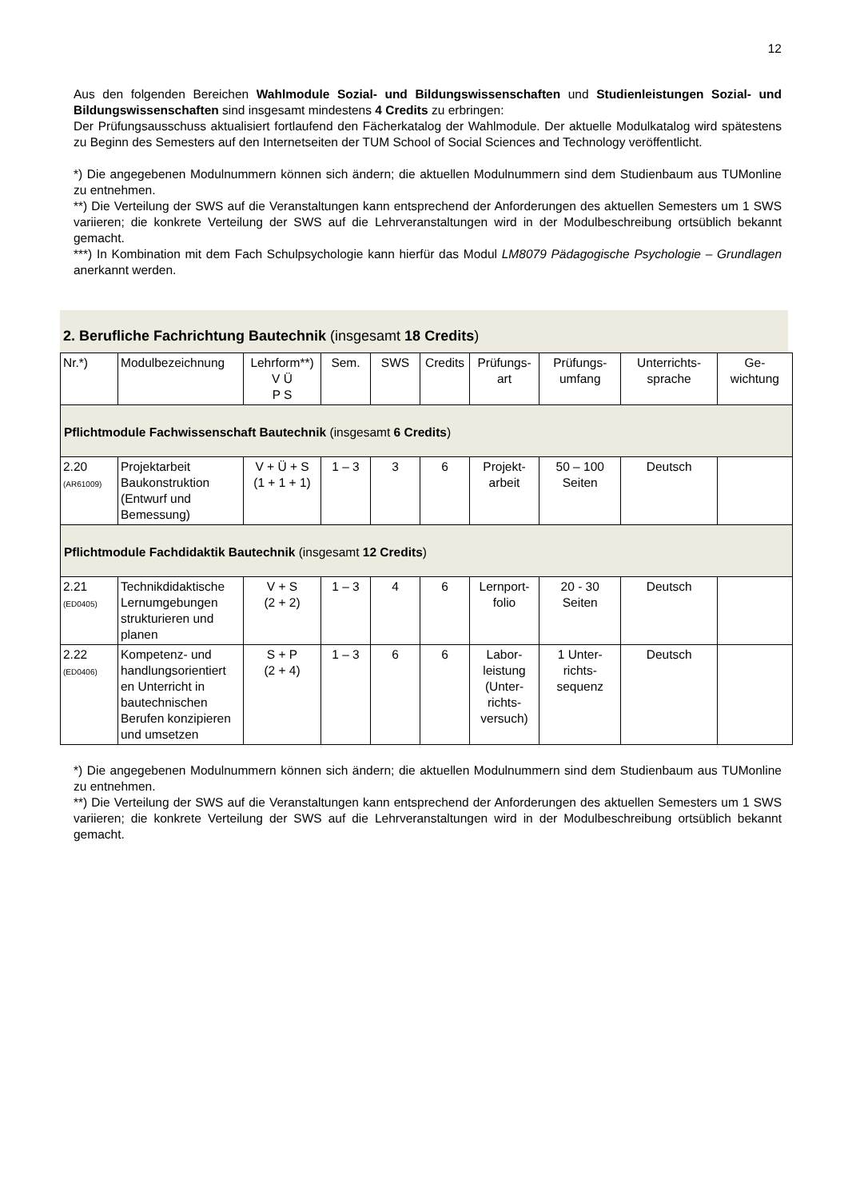12
Aus den folgenden Bereichen Wahlmodule Sozial- und Bildungswissenschaften und Studienleistungen Sozial- und Bildungswissenschaften sind insgesamt mindestens 4 Credits zu erbringen:
Der Prüfungsausschuss aktualisiert fortlaufend den Fächerkatalog der Wahlmodule. Der aktuelle Modulkatalog wird spätestens zu Beginn des Semesters auf den Internetseiten der TUM School of Social Sciences and Technology veröffentlicht.
*) Die angegebenen Modulnummern können sich ändern; die aktuellen Modulnummern sind dem Studienbaum aus TUMonline zu entnehmen.
**) Die Verteilung der SWS auf die Veranstaltungen kann entsprechend der Anforderungen des aktuellen Semesters um 1 SWS variieren; die konkrete Verteilung der SWS auf die Lehrveranstaltungen wird in der Modulbeschreibung ortsüblich bekannt gemacht.
***) In Kombination mit dem Fach Schulpsychologie kann hierfür das Modul LM8079 Pädagogische Psychologie – Grundlagen anerkannt werden.
2. Berufliche Fachrichtung Bautechnik (insgesamt 18 Credits)
| Nr.*) | Modulbezeichnung | Lehrform**) V Ü P S | Sem. | SWS | Credits | Prüfungs- art | Prüfungs- umfang | Unterrichts- sprache | Ge- wichtung |
| --- | --- | --- | --- | --- | --- | --- | --- | --- | --- |
| Pflichtmodule Fachwissenschaft Bautechnik (insgesamt 6 Credits ) | | | | | | | | | |
| 2.20 (AR61009) | Projektarbeit Baukonstruktion (Entwurf und Bemessung) | V + Ü + S (1 + 1 + 1) | 1 – 3 | 3 | 6 | Projekt- arbeit | 50 – 100 Seiten | Deutsch | |
| Pflichtmodule Fachdidaktik Bautechnik (insgesamt 12 Credits ) | | | | | | | | | |
| 2.21 (ED0405) | Technikdidaktische Lernumgebungen strukturieren und planen | V + S (2 + 2) | 1 – 3 | 4 | 6 | Lernport- folio | 20 - 30 Seiten | Deutsch | |
| 2.22 (ED0406) | Kompetenz- und handlungsorientiert en Unterricht in bautechnischen Berufen konzipieren und umsetzen | S + P (2 + 4) | 1 – 3 | 6 | 6 | Labor- leistung (Unter- richts- versuch) | 1 Unter- richts- sequenz | Deutsch | |
*) Die angegebenen Modulnummern können sich ändern; die aktuellen Modulnummern sind dem Studienbaum aus TUMonline zu entnehmen.
**) Die Verteilung der SWS auf die Veranstaltungen kann entsprechend der Anforderungen des aktuellen Semesters um 1 SWS variieren; die konkrete Verteilung der SWS auf die Lehrveranstaltungen wird in der Modulbeschreibung ortsüblich bekannt gemacht.